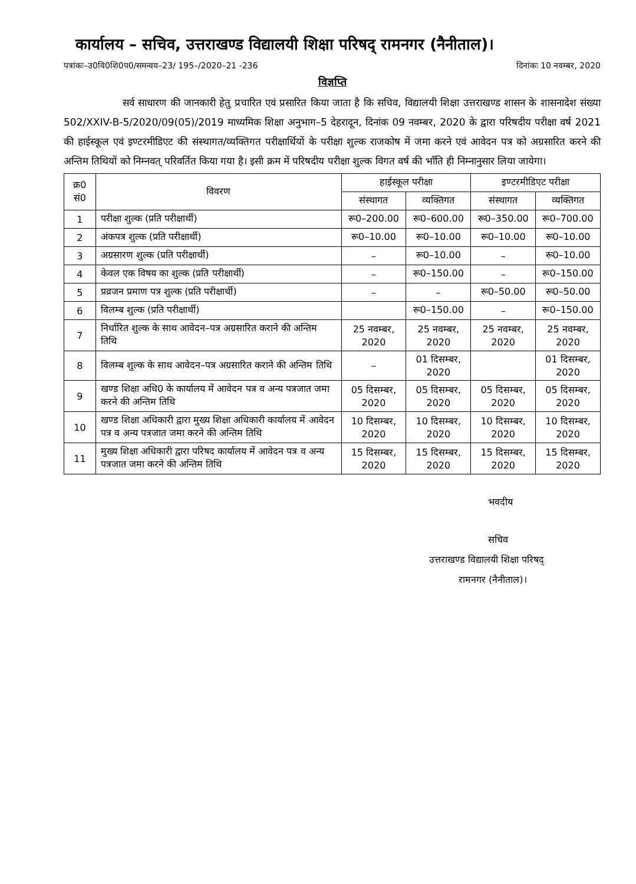कार्यालय – सचिव, उत्तराखण्ड विद्यालयी शिक्षा परिषद् रामनगर (नैनीताल)।
पत्रांकः–उ0वि0शि0प0/समन्वय–23/ 195–/2020–21 -236 दिनांकः 10 नवम्बर, 2020
विज्ञप्ति
सर्व साधारण की जानकारी हेतु प्रचारित एवं प्रसारित किया जाता है कि सचिव, विद्यालयी शिक्षा उत्तराखण्ड शासन के शासनादेश संख्या 502/XXIV-B-5/2020/09(05)/2019 माध्यमिक शिक्षा अनुभाग–5 देहरादून, दिनांक 09 नवम्बर, 2020 के द्वारा परिषदीय परीक्षा वर्ष 2021 की हाईस्कूल एवं इण्टरमीडिएट की संस्थागत/व्यक्तिगत परीक्षार्थियों के परीक्षा शुल्क राजकोष में जमा करने एवं आवेदन पत्र को अग्रसारित करने की अन्तिम तिथियों को निम्नवत् परिवर्तित किया गया है। इसी क्रम में परिषदीय परीक्षा शुल्क विगत वर्ष की भाँति ही निम्नानुसार लिया जायेगा।
| क्र0 सं0 | विवरण | हाईस्कूल परीक्षा | | इण्टरमीडिएट परीक्षा | |
| --- | --- | --- | --- | --- | --- |
| | | संस्थागत | व्यक्तिगत | संस्थागत | व्यक्तिगत |
| 1 | परीक्षा शुल्क (प्रति परीक्षार्थी) | रू0–200.00 | रू0–600.00 | रू0–350.00 | रू0–700.00 |
| 2 | अंकपत्र शुल्क (प्रति परीक्षार्थी) | रू0–10.00 | रू0–10.00 | रू0–10.00 | रू0–10.00 |
| 3 | अग्रसारण शुल्क (प्रति परीक्षार्थी) | – | रू0–10.00 | – | रू0–10.00 |
| 4 | केवल एक विषय का शुल्क (प्रति परीक्षार्थी) | – | रू0–150.00 | – | रू0–150.00 |
| 5 | प्रव्रजन प्रमाण पत्र शुल्क (प्रति परीक्षार्थी) | – | – | रू0–50.00 | रू0–50.00 |
| 6 | विलम्ब शुल्क (प्रति परीक्षार्थी) | | रू0–150.00 | – | रू0–150.00 |
| 7 | निर्धारित शुल्क के साथ आवेदन–पत्र अग्रसारित कराने की अन्तिम तिथि | 25 नवम्बर, 2020 | 25 नवम्बर, 2020 | 25 नवम्बर, 2020 | 25 नवम्बर, 2020 |
| 8 | विलम्ब शुल्क के साथ आवेदन–पत्र अग्रसारित कराने की अन्तिम तिथि | – | 01 दिसम्बर, 2020 | | 01 दिसम्बर, 2020 |
| 9 | खण्ड शिक्षा अधि0 के कार्यालय में आवेदन पत्र व अन्य पत्रजात जमा करने की अन्तिम तिथि | 05 दिसम्बर, 2020 | 05 दिसम्बर, 2020 | 05 दिसम्बर, 2020 | 05 दिसम्बर, 2020 |
| 10 | खण्ड शिक्षा अधिकारी द्वारा मुख्य शिक्षा अधिकारी कार्यालय में आवेदन पत्र व अन्य पत्रजात जमा करने की अन्तिम तिथि | 10 दिसम्बर, 2020 | 10 दिसम्बर, 2020 | 10 दिसम्बर, 2020 | 10 दिसम्बर, 2020 |
| 11 | मुख्य शिक्षा अधिकारी द्वारा परिषद कार्यालय में आवेदन पत्र व अन्य पत्रजात जमा करने की अन्तिम तिथि | 15 दिसम्बर, 2020 | 15 दिसम्बर, 2020 | 15 दिसम्बर, 2020 | 15 दिसम्बर, 2020 |
भवदीय
सचिव
उत्तराखण्ड विद्यालयी शिक्षा परिषद्
रामनगर (नैनीताल)।